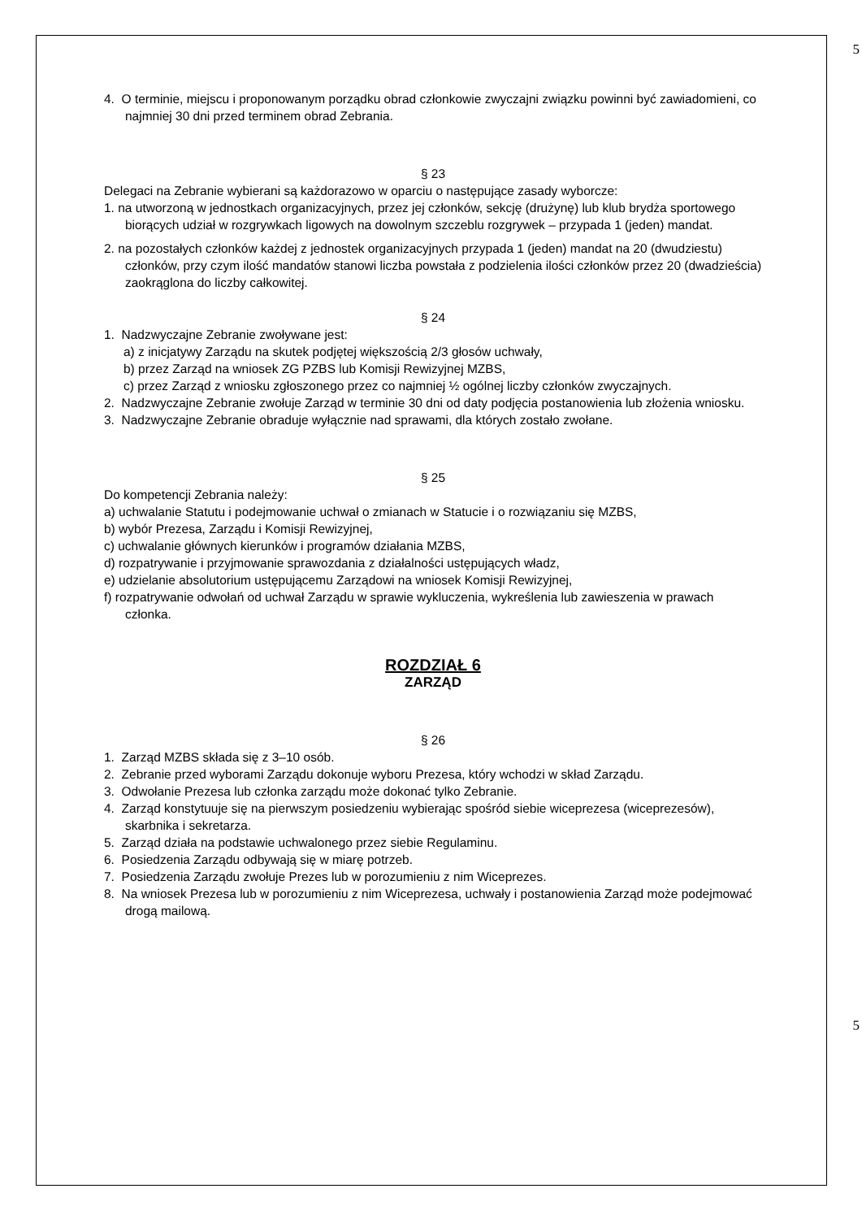5
4. O terminie, miejscu i proponowanym porządku obrad członkowie zwyczajni związku powinni być zawiadomieni, co najmniej 30 dni przed terminem obrad Zebrania.
§ 23
Delegaci na Zebranie wybierani są każdorazowo w oparciu o następujące zasady wyborcze:
1. na utworzoną w jednostkach organizacyjnych, przez jej członków, sekcję (drużynę) lub klub brydża sportowego biorących udział w rozgrywkach ligowych na dowolnym szczeblu rozgrywek – przypada 1 (jeden) mandat.
2. na pozostałych członków każdej z jednostek organizacyjnych przypada 1 (jeden) mandat na 20 (dwudziestu) członków, przy czym ilość mandatów stanowi liczba powstała z podzielenia ilości członków przez 20 (dwadzieścia) zaokrąglona do liczby całkowitej.
§ 24
1. Nadzwyczajne Zebranie zwoływane jest:
a) z inicjatywy Zarządu na skutek podjętej większością 2/3 głosów uchwały,
b) przez Zarząd na wniosek ZG PZBS lub Komisji Rewizyjnej MZBS,
c) przez Zarząd z wniosku zgłoszonego przez co najmniej ½ ogólnej liczby członków zwyczajnych.
2. Nadzwyczajne Zebranie zwołuje Zarząd w terminie 30 dni od daty podjęcia postanowienia lub złożenia wniosku.
3. Nadzwyczajne Zebranie obraduje wyłącznie nad sprawami, dla których zostało zwołane.
§ 25
Do kompetencji Zebrania należy:
a) uchwalanie Statutu i podejmowanie uchwał o zmianach w Statucie i o rozwiązaniu się MZBS,
b) wybór Prezesa, Zarządu i Komisji Rewizyjnej,
c) uchwalanie głównych kierunków i programów działania MZBS,
d) rozpatrywanie i przyjmowanie sprawozdania z działalności ustępujących władz,
e) udzielanie absolutorium ustępującemu Zarządowi na wniosek Komisji Rewizyjnej,
f) rozpatrywanie odwołań od uchwał Zarządu w sprawie wykluczenia, wykreślenia lub zawieszenia w prawach członka.
ROZDZIAŁ 6
ZARZĄD
§ 26
1. Zarząd MZBS składa się z 3–10 osób.
2. Zebranie przed wyborami Zarządu dokonuje wyboru Prezesa, który wchodzi w skład Zarządu.
3. Odwołanie Prezesa lub członka zarządu może dokonać tylko Zebranie.
4. Zarząd konstytuuje się na pierwszym posiedzeniu wybierając spośród siebie wiceprezesa (wiceprezesów), skarbnika i sekretarza.
5. Zarząd działa na podstawie uchwalonego przez siebie Regulaminu.
6. Posiedzenia Zarządu odbywają się w miarę potrzeb.
7. Posiedzenia Zarządu zwołuje Prezes lub w porozumieniu z nim Wiceprezes.
8. Na wniosek Prezesa lub w porozumieniu z nim Wiceprezesa, uchwały i postanowienia Zarząd może podejmować drogą mailową.
5